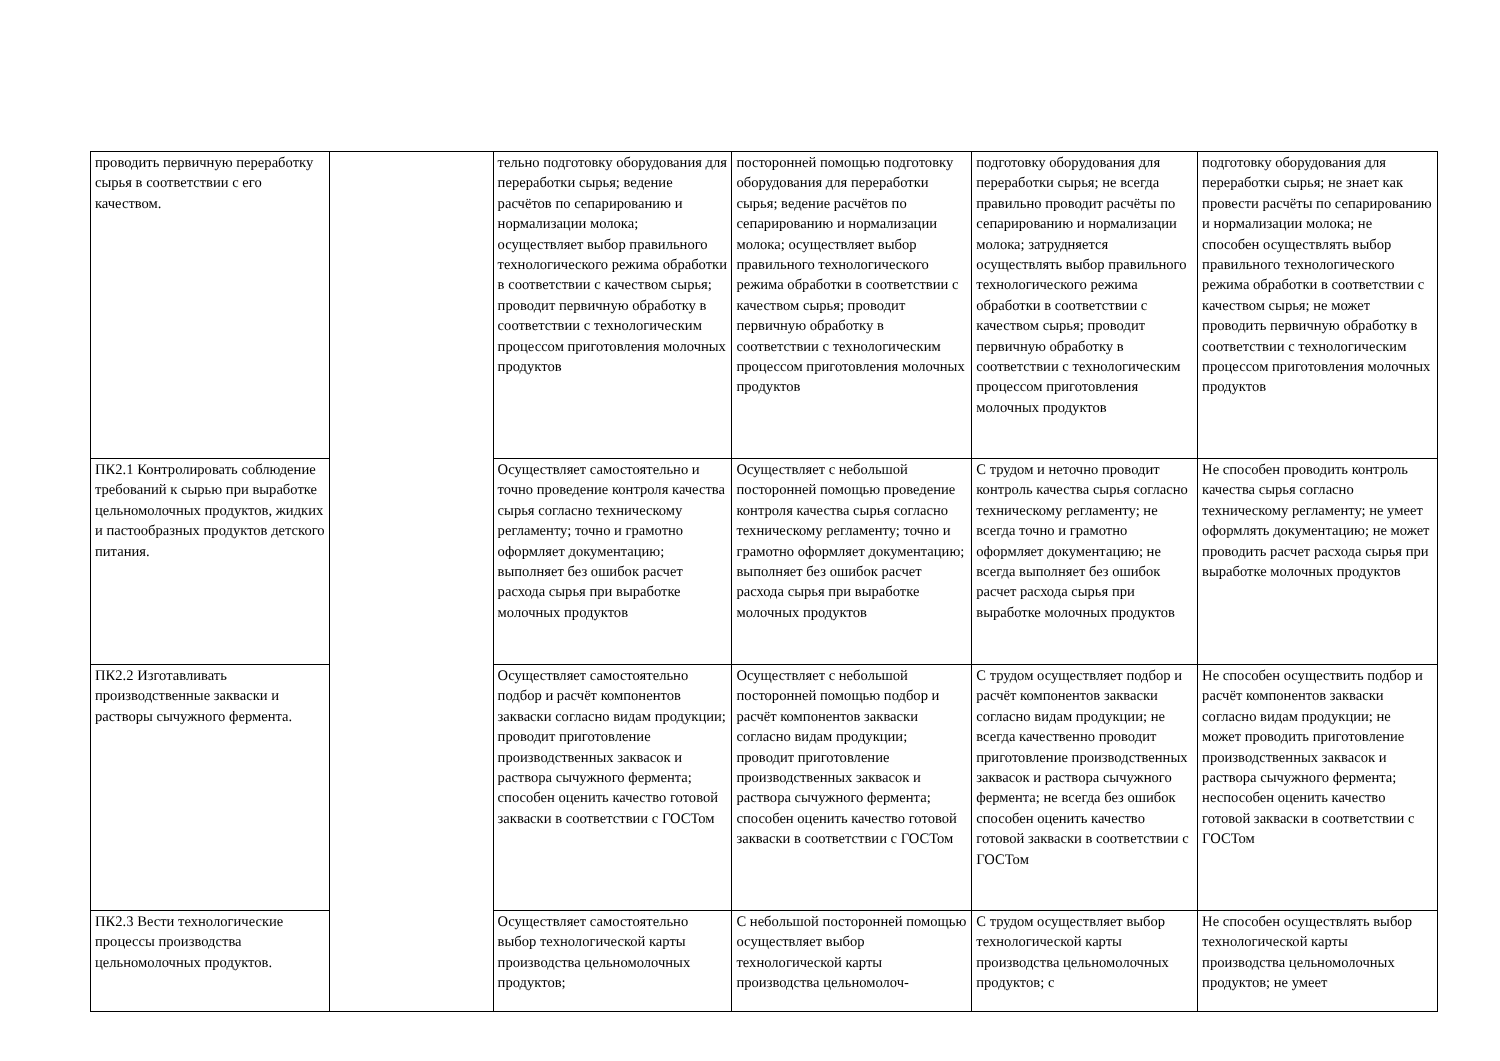| проводить первичную переработку сырья в соответствии с его качеством. | | тельно подготовку оборудования для переработки сырья; ведение расчётов по сепарированию и нормализации молока; осуществляет выбор правильного технологического режима обработки в соответствии с качеством сырья; проводит первичную обработку в соответствии с технологическим процессом приготовления молочных продуктов | посторонней помощью подготовку оборудования для переработки сырья; ведение расчётов по сепарированию и нормализации молока; осуществляет выбор правильного технологического режима обработки в соответствии с качеством сырья; проводит первичную обработку в соответствии с технологическим процессом приготовления молочных продуктов | подготовку оборудования для переработки сырья; не всегда правильно проводит расчёты по сепарированию и нормализации молока; затрудняется осуществлять выбор правильного технологического режима обработки в соответствии с качеством сырья; проводит первичную обработку в соответствии с технологическим процессом приготовления молочных продуктов | подготовку оборудования для переработки сырья; не знает как провести расчёты по сепарированию и нормализации молока; не способен осуществлять выбор правильного технологического режима обработки в соответствии с качеством сырья; не может проводить первичную обработку в соответствии с технологическим процессом приготовления молочных продуктов |
| ПК2.1 Контролировать соблюдение требований к сырью при выработке цельномолочных продуктов, жидких и пастообразных продуктов детского питания. | | Осуществляет самостоятельно и точно проведение контроля качества сырья согласно техническому регламенту; точно и грамотно оформляет документацию; выполняет без ошибок расчет расхода сырья при выработке молочных продуктов | Осуществляет с небольшой посторонней помощью проведение контроля качества сырья согласно техническому регламенту; точно и грамотно оформляет документацию; выполняет без ошибок расчет расхода сырья при выработке молочных продуктов | С трудом и неточно проводит контроль качества сырья согласно техническому регламенту; не всегда точно и грамотно оформляет документацию; не всегда выполняет без ошибок расчет расхода сырья при выработке молочных продуктов | Не способен проводить контроль качества сырья согласно техническому регламенту; не умеет оформлять документацию; не может проводить расчет расхода сырья при выработке молочных продуктов |
| ПК2.2 Изготавливать производственные закваски и растворы сычужного фермента. | | Осуществляет самостоятельно подбор и расчёт компонентов закваски согласно видам продукции; проводит приготовление производственных заквасок и раствора сычужного фермента; способен оценить качество готовой закваски в соответствии с ГОСТом | Осуществляет с небольшой посторонней помощью подбор и расчёт компонентов закваски согласно видам продукции; проводит приготовление производственных заквасок и раствора сычужного фермента; способен оценить качество готовой закваски в соответствии с ГОСТом | С трудом осуществляет подбор и расчёт компонентов закваски согласно видам продукции; не всегда качественно проводит приготовление производственных заквасок и раствора сычужного фермента; не всегда без ошибок способен оценить качество готовой закваски в соответствии с ГОСТом | Не способен осуществить подбор и расчёт компонентов закваски согласно видам продукции; не может проводить приготовление производственных заквасок и раствора сычужного фермента; неспособен оценить качество готовой закваски в соответствии с ГОСТом |
| ПК2.3 Вести технологические процессы производства цельномолочных продуктов. | | Осуществляет самостоятельно выбор технологической карты производства цельномолочных продуктов; | С небольшой посторонней помощью осуществляет выбор технологической карты производства цельномолоч- | С трудом осуществляет выбор технологической карты производства цельномолочных продуктов; с | Не способен осуществлять выбор технологической карты производства цельномолочных продуктов; не умеет |